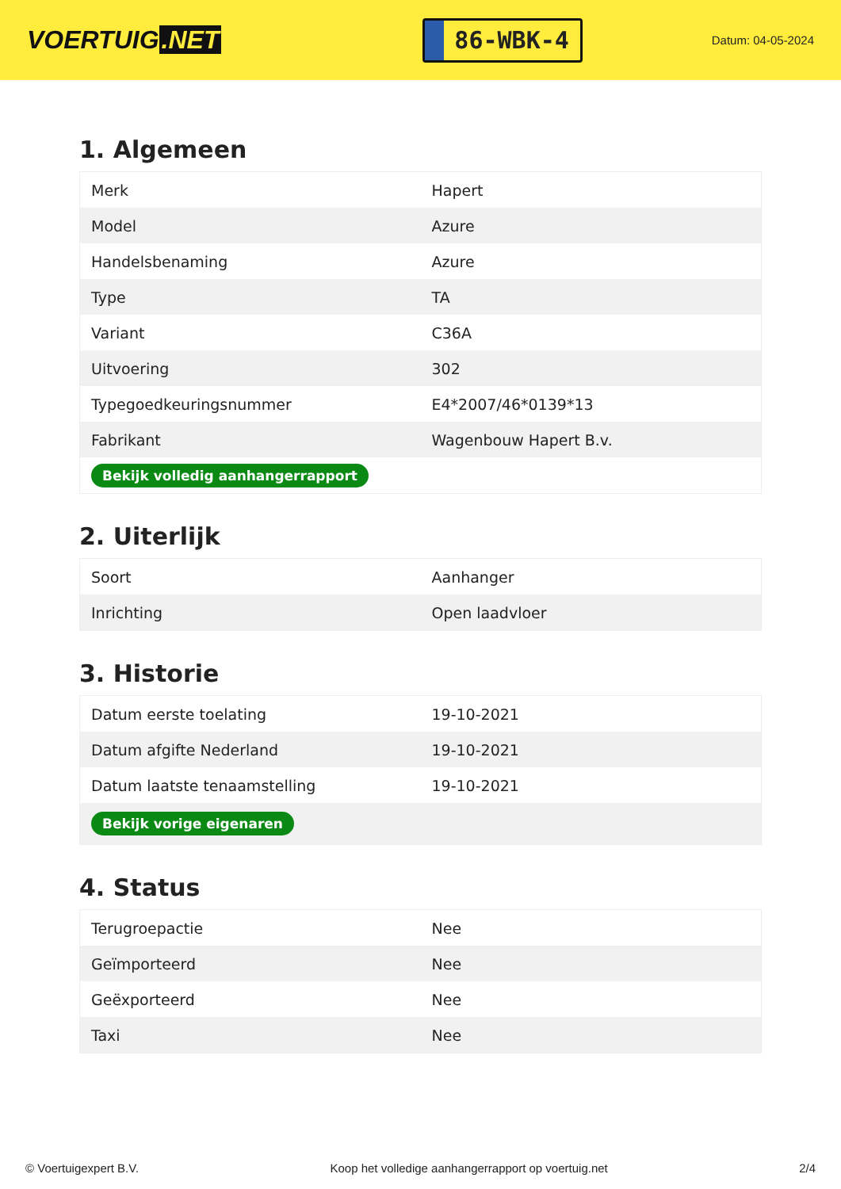VOERTUIG.NET
86-WBK-4
Datum: 04-05-2024
1. Algemeen
| Merk | Hapert |
| Model | Azure |
| Handelsbenaming | Azure |
| Type | TA |
| Variant | C36A |
| Uitvoering | 302 |
| Typegoedkeuringsnummer | E4*2007/46*0139*13 |
| Fabrikant | Wagenbouw Hapert B.v. |
| Bekijk volledig aanhangerrapport | |
2. Uiterlijk
| Soort | Aanhanger |
| Inrichting | Open laadvloer |
3. Historie
| Datum eerste toelating | 19-10-2021 |
| Datum afgifte Nederland | 19-10-2021 |
| Datum laatste tenaamstelling | 19-10-2021 |
| Bekijk vorige eigenaren | |
4. Status
| Terugroepactie | Nee |
| Geïmporteerd | Nee |
| Geëxporteerd | Nee |
| Taxi | Nee |
© Voertuigexpert B.V. Koop het volledige aanhangerrapport op voertuig.net 2/4